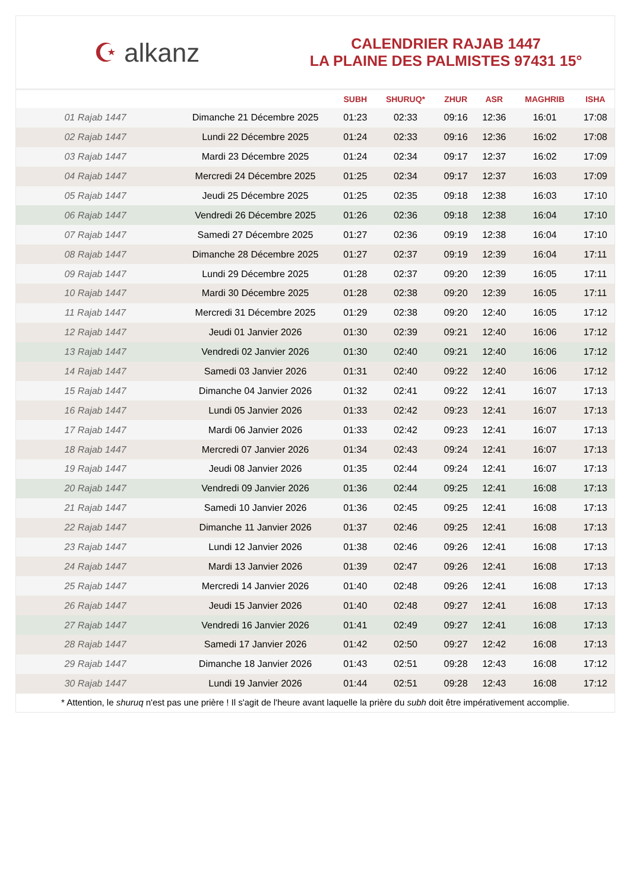☪ alkanz
CALENDRIER RAJAB 1447
LA PLAINE DES PALMISTES 97431 15°
| | | SUBH | SHURUQ* | ZHUR | ASR | MAGHRIB | ISHA |
| --- | --- | --- | --- | --- | --- | --- | --- |
| 01 Rajab 1447 | Dimanche 21 Décembre 2025 | 01:23 | 02:33 | 09:16 | 12:36 | 16:01 | 17:08 |
| 02 Rajab 1447 | Lundi 22 Décembre 2025 | 01:24 | 02:33 | 09:16 | 12:36 | 16:02 | 17:08 |
| 03 Rajab 1447 | Mardi 23 Décembre 2025 | 01:24 | 02:34 | 09:17 | 12:37 | 16:02 | 17:09 |
| 04 Rajab 1447 | Mercredi 24 Décembre 2025 | 01:25 | 02:34 | 09:17 | 12:37 | 16:03 | 17:09 |
| 05 Rajab 1447 | Jeudi 25 Décembre 2025 | 01:25 | 02:35 | 09:18 | 12:38 | 16:03 | 17:10 |
| 06 Rajab 1447 | Vendredi 26 Décembre 2025 | 01:26 | 02:36 | 09:18 | 12:38 | 16:04 | 17:10 |
| 07 Rajab 1447 | Samedi 27 Décembre 2025 | 01:27 | 02:36 | 09:19 | 12:38 | 16:04 | 17:10 |
| 08 Rajab 1447 | Dimanche 28 Décembre 2025 | 01:27 | 02:37 | 09:19 | 12:39 | 16:04 | 17:11 |
| 09 Rajab 1447 | Lundi 29 Décembre 2025 | 01:28 | 02:37 | 09:20 | 12:39 | 16:05 | 17:11 |
| 10 Rajab 1447 | Mardi 30 Décembre 2025 | 01:28 | 02:38 | 09:20 | 12:39 | 16:05 | 17:11 |
| 11 Rajab 1447 | Mercredi 31 Décembre 2025 | 01:29 | 02:38 | 09:20 | 12:40 | 16:05 | 17:12 |
| 12 Rajab 1447 | Jeudi 01 Janvier 2026 | 01:30 | 02:39 | 09:21 | 12:40 | 16:06 | 17:12 |
| 13 Rajab 1447 | Vendredi 02 Janvier 2026 | 01:30 | 02:40 | 09:21 | 12:40 | 16:06 | 17:12 |
| 14 Rajab 1447 | Samedi 03 Janvier 2026 | 01:31 | 02:40 | 09:22 | 12:40 | 16:06 | 17:12 |
| 15 Rajab 1447 | Dimanche 04 Janvier 2026 | 01:32 | 02:41 | 09:22 | 12:41 | 16:07 | 17:13 |
| 16 Rajab 1447 | Lundi 05 Janvier 2026 | 01:33 | 02:42 | 09:23 | 12:41 | 16:07 | 17:13 |
| 17 Rajab 1447 | Mardi 06 Janvier 2026 | 01:33 | 02:42 | 09:23 | 12:41 | 16:07 | 17:13 |
| 18 Rajab 1447 | Mercredi 07 Janvier 2026 | 01:34 | 02:43 | 09:24 | 12:41 | 16:07 | 17:13 |
| 19 Rajab 1447 | Jeudi 08 Janvier 2026 | 01:35 | 02:44 | 09:24 | 12:41 | 16:07 | 17:13 |
| 20 Rajab 1447 | Vendredi 09 Janvier 2026 | 01:36 | 02:44 | 09:25 | 12:41 | 16:08 | 17:13 |
| 21 Rajab 1447 | Samedi 10 Janvier 2026 | 01:36 | 02:45 | 09:25 | 12:41 | 16:08 | 17:13 |
| 22 Rajab 1447 | Dimanche 11 Janvier 2026 | 01:37 | 02:46 | 09:25 | 12:41 | 16:08 | 17:13 |
| 23 Rajab 1447 | Lundi 12 Janvier 2026 | 01:38 | 02:46 | 09:26 | 12:41 | 16:08 | 17:13 |
| 24 Rajab 1447 | Mardi 13 Janvier 2026 | 01:39 | 02:47 | 09:26 | 12:41 | 16:08 | 17:13 |
| 25 Rajab 1447 | Mercredi 14 Janvier 2026 | 01:40 | 02:48 | 09:26 | 12:41 | 16:08 | 17:13 |
| 26 Rajab 1447 | Jeudi 15 Janvier 2026 | 01:40 | 02:48 | 09:27 | 12:41 | 16:08 | 17:13 |
| 27 Rajab 1447 | Vendredi 16 Janvier 2026 | 01:41 | 02:49 | 09:27 | 12:41 | 16:08 | 17:13 |
| 28 Rajab 1447 | Samedi 17 Janvier 2026 | 01:42 | 02:50 | 09:27 | 12:42 | 16:08 | 17:13 |
| 29 Rajab 1447 | Dimanche 18 Janvier 2026 | 01:43 | 02:51 | 09:28 | 12:43 | 16:08 | 17:12 |
| 30 Rajab 1447 | Lundi 19 Janvier 2026 | 01:44 | 02:51 | 09:28 | 12:43 | 16:08 | 17:12 |
* Attention, le shuruq n'est pas une prière ! Il s'agit de l'heure avant laquelle la prière du subh doit être impérativement accomplie.